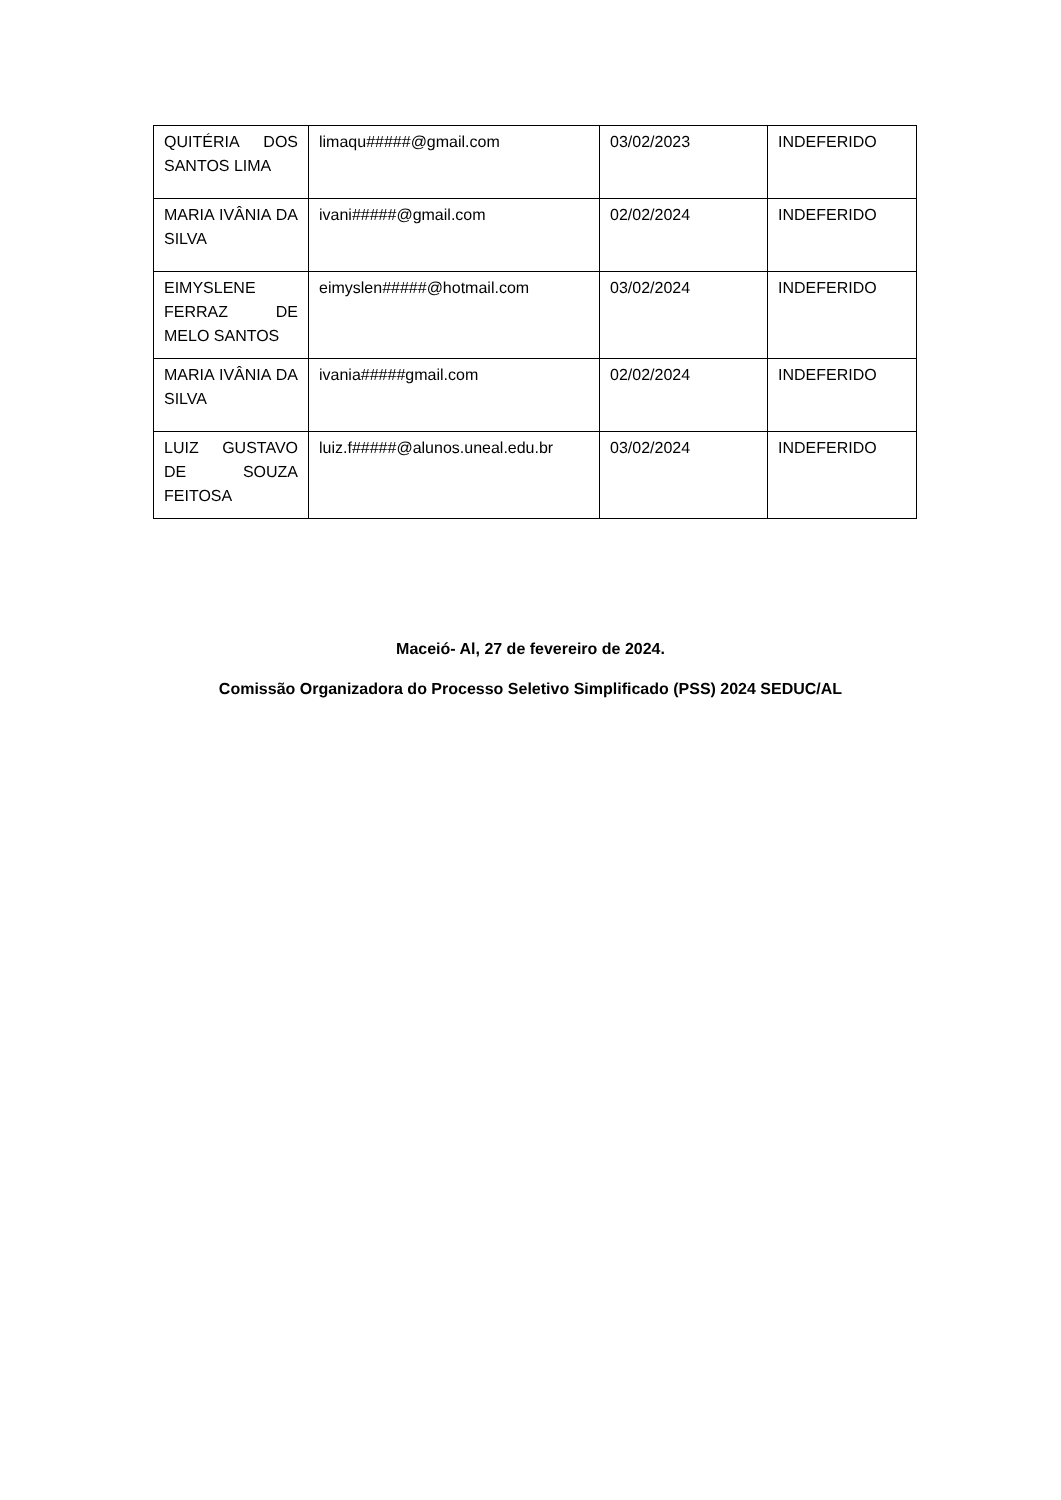| QUITÉRIA DOS SANTOS LIMA | limaqu#####@gmail.com | 03/02/2023 | INDEFERIDO |
| MARIA IVÂNIA DA SILVA | ivani#####@gmail.com | 02/02/2024 | INDEFERIDO |
| EIMYSLENE FERRAZ DE MELO SANTOS | eimyslen#####@hotmail.com | 03/02/2024 | INDEFERIDO |
| MARIA IVÂNIA DA SILVA | ivania#####gmail.com | 02/02/2024 | INDEFERIDO |
| LUIZ GUSTAVO DE SOUZA FEITOSA | luiz.f#####@alunos.uneal.edu.br | 03/02/2024 | INDEFERIDO |
Maceió- Al, 27 de fevereiro de 2024.
Comissão Organizadora do Processo Seletivo Simplificado (PSS) 2024 SEDUC/AL